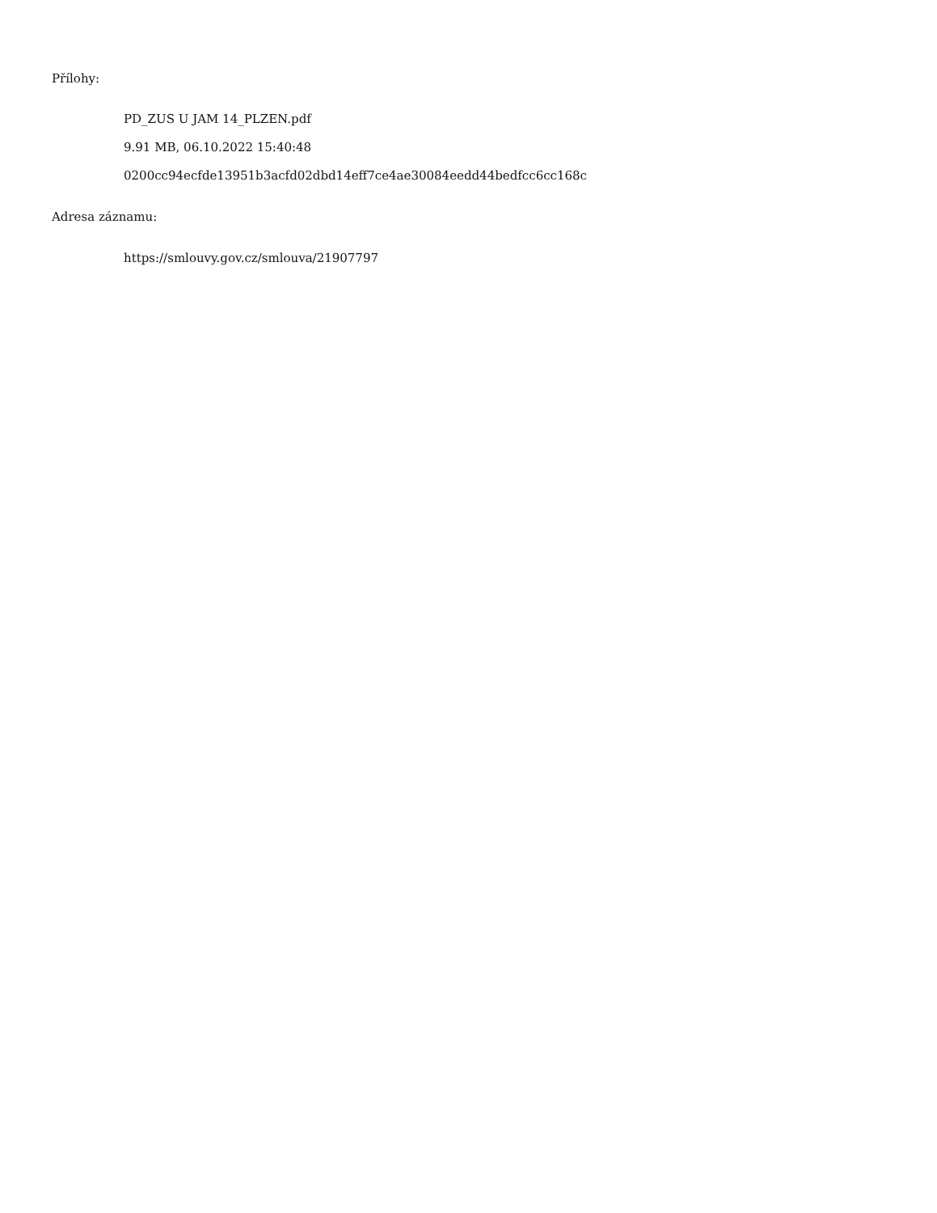Přílohy:
PD_ZUS U JAM 14_PLZEN.pdf
9.91 MB, 06.10.2022 15:40:48
0200cc94ecfde13951b3acfd02dbd14eff7ce4ae30084eedd44bedfcc6cc168c
Adresa záznamu:
https://smlouvy.gov.cz/smlouva/21907797